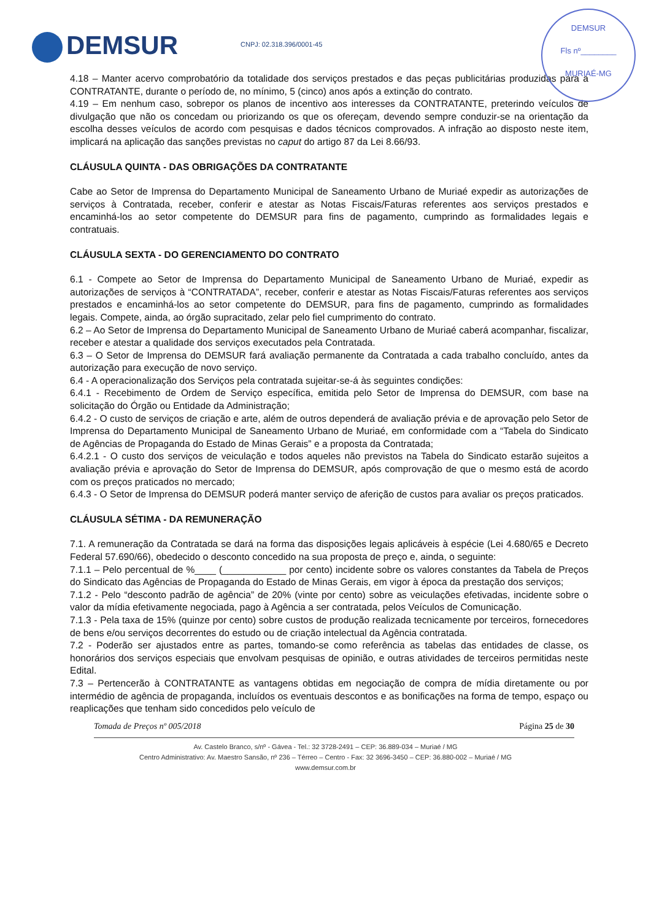DEMSUR CNPJ: 02.318.396/0001-45
DEMSUR
Fls nº________
MURIAÉ-MG
4.18 – Manter acervo comprobatório da totalidade dos serviços prestados e das peças publicitárias produzidas para a CONTRATANTE, durante o período de, no mínimo, 5 (cinco) anos após a extinção do contrato.
4.19 – Em nenhum caso, sobrepor os planos de incentivo aos interesses da CONTRATANTE, preterindo veículos de divulgação que não os concedam ou priorizando os que os ofereçam, devendo sempre conduzir-se na orientação da escolha desses veículos de acordo com pesquisas e dados técnicos comprovados. A infração ao disposto neste item, implicará na aplicação das sanções previstas no caput do artigo 87 da Lei 8.66/93.
CLÁUSULA QUINTA - DAS OBRIGAÇÕES DA CONTRATANTE
Cabe ao Setor de Imprensa do Departamento Municipal de Saneamento Urbano de Muriaé expedir as autorizações de serviços à Contratada, receber, conferir e atestar as Notas Fiscais/Faturas referentes aos serviços prestados e encaminhá-los ao setor competente do DEMSUR para fins de pagamento, cumprindo as formalidades legais e contratuais.
CLÁUSULA SEXTA - DO GERENCIAMENTO DO CONTRATO
6.1 - Compete ao Setor de Imprensa do Departamento Municipal de Saneamento Urbano de Muriaé, expedir as autorizações de serviços à “CONTRATADA”, receber, conferir e atestar as Notas Fiscais/Faturas referentes aos serviços prestados e encaminhá-los ao setor competente do DEMSUR, para fins de pagamento, cumprindo as formalidades legais. Compete, ainda, ao órgão supracitado, zelar pelo fiel cumprimento do contrato.
6.2 – Ao Setor de Imprensa do Departamento Municipal de Saneamento Urbano de Muriaé caberá acompanhar, fiscalizar, receber e atestar a qualidade dos serviços executados pela Contratada.
6.3 – O Setor de Imprensa do DEMSUR fará avaliação permanente da Contratada a cada trabalho concluído, antes da autorização para execução de novo serviço.
6.4 - A operacionalização dos Serviços pela contratada sujeitar-se-á às seguintes condições:
6.4.1 - Recebimento de Ordem de Serviço específica, emitida pelo Setor de Imprensa do DEMSUR, com base na solicitação do Órgão ou Entidade da Administração;
6.4.2 - O custo de serviços de criação e arte, além de outros dependerá de avaliação prévia e de aprovação pelo Setor de Imprensa do Departamento Municipal de Saneamento Urbano de Muriaé, em conformidade com a “Tabela do Sindicato de Agências de Propaganda do Estado de Minas Gerais” e a proposta da Contratada;
6.4.2.1 - O custo dos serviços de veiculação e todos aqueles não previstos na Tabela do Sindicato estarão sujeitos a avaliação prévia e aprovação do Setor de Imprensa do DEMSUR, após comprovação de que o mesmo está de acordo com os preços praticados no mercado;
6.4.3 - O Setor de Imprensa do DEMSUR poderá manter serviço de aferição de custos para avaliar os preços praticados.
CLÁUSULA SÉTIMA - DA REMUNERAÇÃO
7.1. A remuneração da Contratada se dará na forma das disposições legais aplicáveis à espécie (Lei 4.680/65 e Decreto Federal 57.690/66), obedecido o desconto concedido na sua proposta de preço e, ainda, o seguinte:
7.1.1 – Pelo percentual de %____ (____________ por cento) incidente sobre os valores constantes da Tabela de Preços do Sindicato das Agências de Propaganda do Estado de Minas Gerais, em vigor à época da prestação dos serviços;
7.1.2 - Pelo “desconto padrão de agência” de 20% (vinte por cento) sobre as veiculações efetivadas, incidente sobre o valor da mídia efetivamente negociada, pago à Agência a ser contratada, pelos Veículos de Comunicação.
7.1.3 - Pela taxa de 15% (quinze por cento) sobre custos de produção realizada tecnicamente por terceiros, fornecedores de bens e/ou serviços decorrentes do estudo ou de criação intelectual da Agência contratada.
7.2 - Poderão ser ajustados entre as partes, tomando-se como referência as tabelas das entidades de classe, os honorários dos serviços especiais que envolvam pesquisas de opinião, e outras atividades de terceiros permitidas neste Edital.
7.3 – Pertencerão à CONTRATANTE as vantagens obtidas em negociação de compra de mídia diretamente ou por intermédio de agência de propaganda, incluídos os eventuais descontos e as bonificações na forma de tempo, espaço ou reaplicações que tenham sido concedidos pelo veículo de
Tomada de Preços nº 005/2018 Página 25 de 30
Av. Castelo Branco, s/nº - Gávea - Tel.: 32 3728-2491 – CEP: 36.889-034 – Muriaé / MG
Centro Administrativo: Av. Maestro Sansão, nº 236 – Térreo – Centro - Fax: 32 3696-3450 – CEP: 36.880-002 – Muriaé / MG
www.demsur.com.br